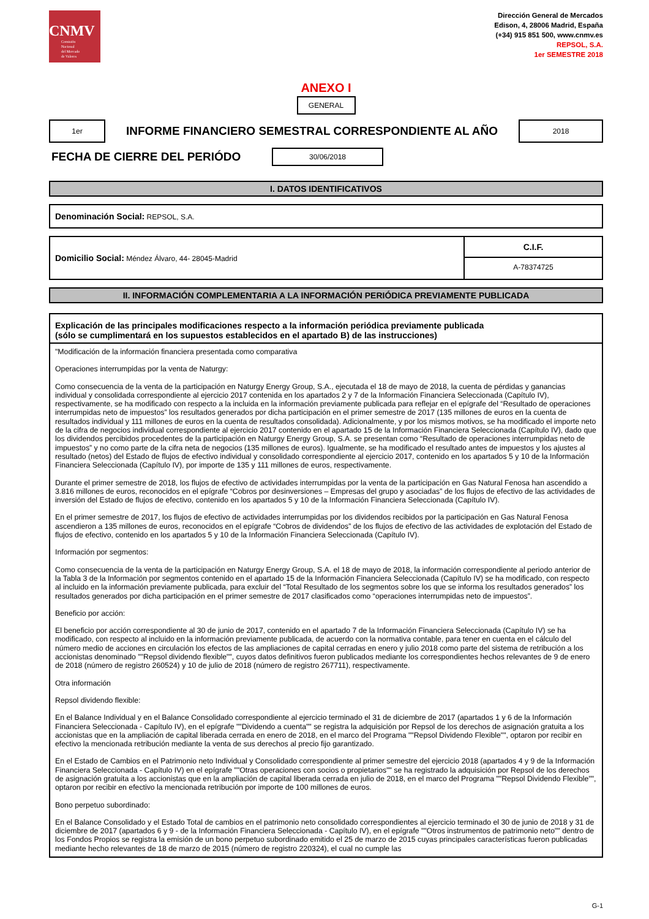CNMV
Comisión
Nacional
del Mercado
de Valores
Dirección General de Mercados
Edison, 4, 28006 Madrid, España
(+34) 915 851 500, www.cnmv.es
REPSOL, S.A.
1er SEMESTRE 2018
ANEXO I
GENERAL
1er
INFORME FINANCIERO SEMESTRAL CORRESPONDIENTE AL AÑO
2018
FECHA DE CIERRE DEL PERIÓDO
30/06/2018
I. DATOS IDENTIFICATIVOS
Denominación Social: REPSOL, S.A.
Domicilio Social: Méndez Álvaro, 44- 28045-Madrid
C.I.F.
A-78374725
II. INFORMACIÓN COMPLEMENTARIA A LA INFORMACIÓN PERIÓDICA PREVIAMENTE PUBLICADA
Explicación de las principales modificaciones respecto a la información periódica previamente publicada
(sólo se cumplimentará en los supuestos establecidos en el apartado B) de las instrucciones)
"Modificación de la información financiera presentada como comparativa
Operaciones interrumpidas por la venta de Naturgy:
Como consecuencia de la venta de la participación en Naturgy Energy Group, S.A., ejecutada el 18 de mayo de 2018, la cuenta de pérdidas y ganancias individual y consolidada correspondiente al ejercicio 2017 contenida en los apartados 2 y 7 de la Información Financiera Seleccionada (Capítulo IV), respectivamente, se ha modificado con respecto a la incluida en la información previamente publicada para reflejar en el epígrafe del “Resultado de operaciones interrumpidas neto de impuestos” los resultados generados por dicha participación en el primer semestre de 2017 (135 millones de euros en la cuenta de resultados individual y 111 millones de euros en la cuenta de resultados consolidada). Adicionalmente, y por los mismos motivos, se ha modificado el importe neto de la cifra de negocios individual correspondiente al ejercicio 2017 contenido en el apartado 15 de la Información Financiera Seleccionada (Capítulo IV), dado que los dividendos percibidos procedentes de la participación en Naturgy Energy Group, S.A. se presentan como “Resultado de operaciones interrumpidas neto de impuestos” y no como parte de la cifra neta de negocios (135 millones de euros). Igualmente, se ha modificado el resultado antes de impuestos y los ajustes al resultado (netos) del Estado de flujos de efectivo individual y consolidado correspondiente al ejercicio 2017, contenido en los apartados 5 y 10 de la Información Financiera Seleccionada (Capítulo IV), por importe de 135 y 111 millones de euros, respectivamente.
Durante el primer semestre de 2018, los flujos de efectivo de actividades interrumpidas por la venta de la participación en Gas Natural Fenosa han ascendido a 3.816 millones de euros, reconocidos en el epígrafe “Cobros por desinversiones – Empresas del grupo y asociadas” de los flujos de efectivo de las actividades de inversión del Estado de flujos de efectivo, contenido en los apartados 5 y 10 de la Información Financiera Seleccionada (Capítulo IV).
En el primer semestre de 2017, los flujos de efectivo de actividades interrumpidas por los dividendos recibidos por la participación en Gas Natural Fenosa ascendieron a 135 millones de euros, reconocidos en el epígrafe “Cobros de dividendos” de los flujos de efectivo de las actividades de explotación del Estado de flujos de efectivo, contenido en los apartados 5 y 10 de la Información Financiera Seleccionada (Capítulo IV).
Información por segmentos:
Como consecuencia de la venta de la participación en Naturgy Energy Group, S.A. el 18 de mayo de 2018, la información correspondiente al periodo anterior de la Tabla 3 de la Información por segmentos contenido en el apartado 15 de la Información Financiera Seleccionada (Capítulo IV) se ha modificado, con respecto al incluido en la información previamente publicada, para excluir del “Total Resultado de los segmentos sobre los que se informa los resultados generados” los resultados generados por dicha participación en el primer semestre de 2017 clasificados como “operaciones interrumpidas neto de impuestos”.
Beneficio por acción:
El beneficio por acción correspondiente al 30 de junio de 2017, contenido en el apartado 7 de la Información Financiera Seleccionada (Capítulo IV) se ha modificado, con respecto al incluido en la información previamente publicada, de acuerdo con la normativa contable, para tener en cuenta en el cálculo del número medio de acciones en circulación los efectos de las ampliaciones de capital cerradas en enero y julio 2018 como parte del sistema de retribución a los accionistas denominado ""Repsol dividendo flexible"", cuyos datos definitivos fueron publicados mediante los correspondientes hechos relevantes de 9 de enero de 2018 (número de registro 260524) y 10 de julio de 2018 (número de registro 267711), respectivamente.
Otra información
Repsol dividendo flexible:
En el Balance Individual y en el Balance Consolidado correspondiente al ejercicio terminado el 31 de diciembre de 2017 (apartados 1 y 6 de la Información Financiera Seleccionada - Capítulo IV), en el epígrafe ""Dividendo a cuenta"" se registra la adquisición por Repsol de los derechos de asignación gratuita a los accionistas que en la ampliación de capital liberada cerrada en enero de 2018, en el marco del Programa ""Repsol Dividendo Flexible"", optaron por recibir en efectivo la mencionada retribución mediante la venta de sus derechos al precio fijo garantizado.
En el Estado de Cambios en el Patrimonio neto Individual y Consolidado correspondiente al primer semestre del ejercicio 2018 (apartados 4 y 9 de la Información Financiera Seleccionada - Capítulo IV) en el epígrafe ""Otras operaciones con socios o propietarios"" se ha registrado la adquisición por Repsol de los derechos de asignación gratuita a los accionistas que en la ampliación de capital liberada cerrada en julio de 2018, en el marco del Programa ""Repsol Dividendo Flexible"", optaron por recibir en efectivo la mencionada retribución por importe de 100 millones de euros.
Bono perpetuo subordinado:
En el Balance Consolidado y el Estado Total de cambios en el patrimonio neto consolidado correspondientes al ejercicio terminado el 30 de junio de 2018 y 31 de diciembre de 2017 (apartados 6 y 9 - de la Información Financiera Seleccionada - Capítulo IV), en el epígrafe ""Otros instrumentos de patrimonio neto"" dentro de los Fondos Propios se registra la emisión de un bono perpetuo subordinado emitido el 25 de marzo de 2015 cuyas principales características fueron publicadas mediante hecho relevantes de 18 de marzo de 2015 (número de registro 220324), el cual no cumple las
G-1